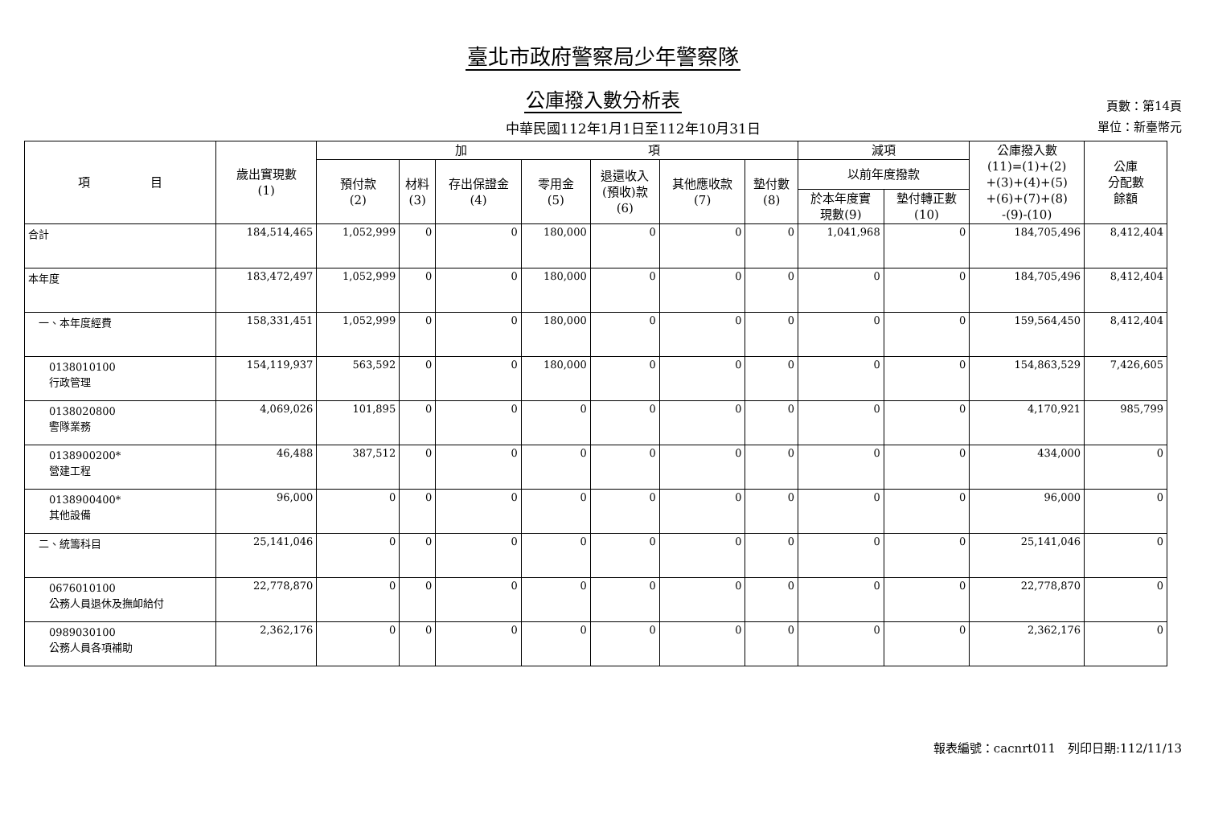臺北市政府警察局少年警察隊
公庫撥入數分析表
中華民國112年1月1日至112年10月31日
頁數：第14頁
單位：新臺幣元
| 項 目 | 歲出實現數 (1) | 加 項 | | | | | | | 減項 | | 公庫撥入數 (11)=(1)+(2) +(3)+(4)+(5) +(6)+(7)+(8) -(9)-(10) | 公庫 分配數 餘額 |
| --- | --- | --- | --- | --- | --- | --- | --- | --- | --- | --- | --- | --- |
| | | 預付款 (2) | 材料 (3) | 存出保證金 (4) | 零用金 (5) | 退還收入 (預收)款 (6) | 其他應收款 (7) | 墊付數 (8) | 以前年度撥款 | | | |
| | | | | | | | | | 於本年度實 現數(9) | 墊付轉正數 (10) | | |
| 合計 | 184,514,465 | 1,052,999 | 0 | 0 | 180,000 | 0 | 0 | 0 | 1,041,968 | 0 | 184,705,496 | 8,412,404 |
| 本年度 | 183,472,497 | 1,052,999 | 0 | 0 | 180,000 | 0 | 0 | 0 | 0 | 0 | 184,705,496 | 8,412,404 |
| 一、本年度經費 | 158,331,451 | 1,052,999 | 0 | 0 | 180,000 | 0 | 0 | 0 | 0 | 0 | 159,564,450 | 8,412,404 |
| 0138010100 行政管理 | 154,119,937 | 563,592 | 0 | 0 | 180,000 | 0 | 0 | 0 | 0 | 0 | 154,863,529 | 7,426,605 |
| 0138020800 警隊業務 | 4,069,026 | 101,895 | 0 | 0 | 0 | 0 | 0 | 0 | 0 | 0 | 4,170,921 | 985,799 |
| 0138900200* 營建工程 | 46,488 | 387,512 | 0 | 0 | 0 | 0 | 0 | 0 | 0 | 0 | 434,000 | 0 |
| 0138900400* 其他設備 | 96,000 | 0 | 0 | 0 | 0 | 0 | 0 | 0 | 0 | 0 | 96,000 | 0 |
| 二、統籌科目 | 25,141,046 | 0 | 0 | 0 | 0 | 0 | 0 | 0 | 0 | 0 | 25,141,046 | 0 |
| 0676010100 公務人員退休及撫卹給付 | 22,778,870 | 0 | 0 | 0 | 0 | 0 | 0 | 0 | 0 | 0 | 22,778,870 | 0 |
| 0989030100 公務人員各項補助 | 2,362,176 | 0 | 0 | 0 | 0 | 0 | 0 | 0 | 0 | 0 | 2,362,176 | 0 |
報表編號：cacnrt011　列印日期:112/11/13